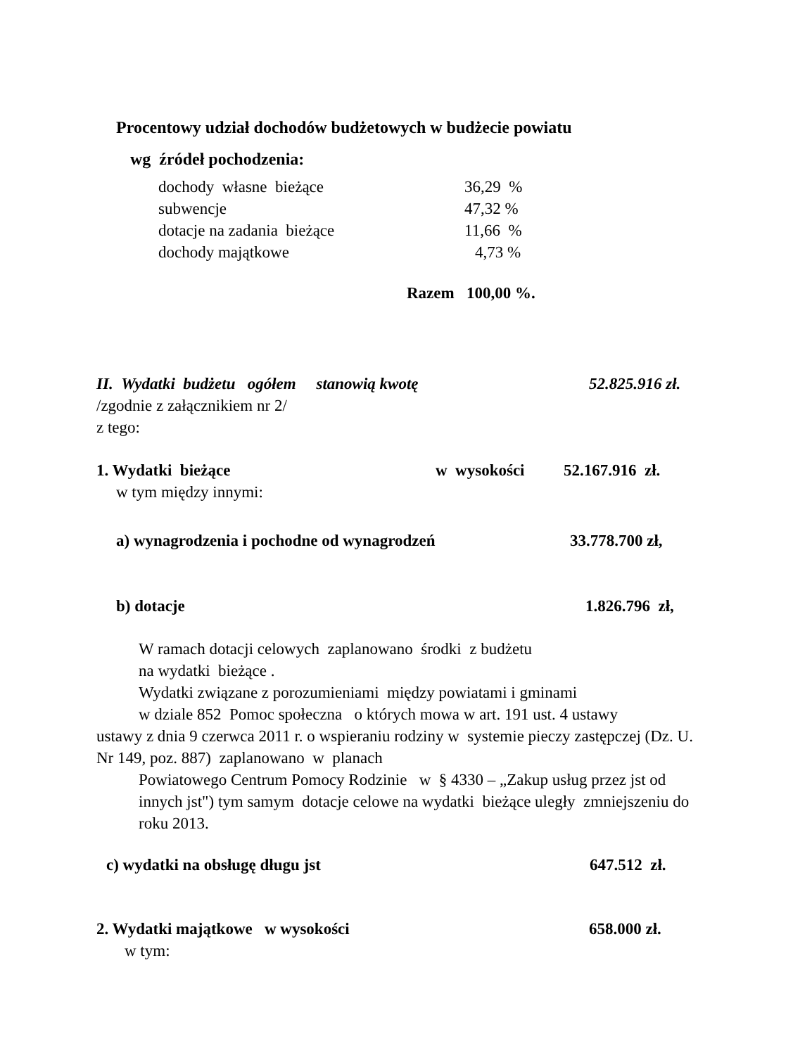Procentowy udział dochodów budżetowych w budżecie powiatu
wg źródeł pochodzenia:
dochody własne bieżące 36,29 %
subwencje 47,32 %
dotacje na zadania bieżące 11,66 %
dochody majątkowe 4,73 %
Razem 100,00 %.
II. Wydatki budżetu ogółem stanowią kwotę 52.825.916 zł.
/zgodnie z załącznikiem nr 2/
z tego:
1. Wydatki bieżące w wysokości 52.167.916 zł.
w tym między innymi:
a) wynagrodzenia i pochodne od wynagrodzeń 33.778.700 zł,
b) dotacje 1.826.796 zł,
W ramach dotacji celowych zaplanowano środki z budżetu
na wydatki bieżące .
Wydatki związane z porozumieniami między powiatami i gminami
w dziale 852 Pomoc społeczna o których mowa w art. 191 ust. 4 ustawy
ustawy z dnia 9 czerwca 2011 r. o wspieraniu rodziny w systemie pieczy zastępczej (Dz. U. Nr 149, poz. 887) zaplanowano w planach
Powiatowego Centrum Pomocy Rodzinie w § 4330 – „Zakup usług przez jst od innych jst") tym samym dotacje celowe na wydatki bieżące uległy zmniejszeniu do roku 2013.
c) wydatki na obsługę długu jst 647.512 zł.
2. Wydatki majątkowe w wysokości 658.000 zł.
w tym: